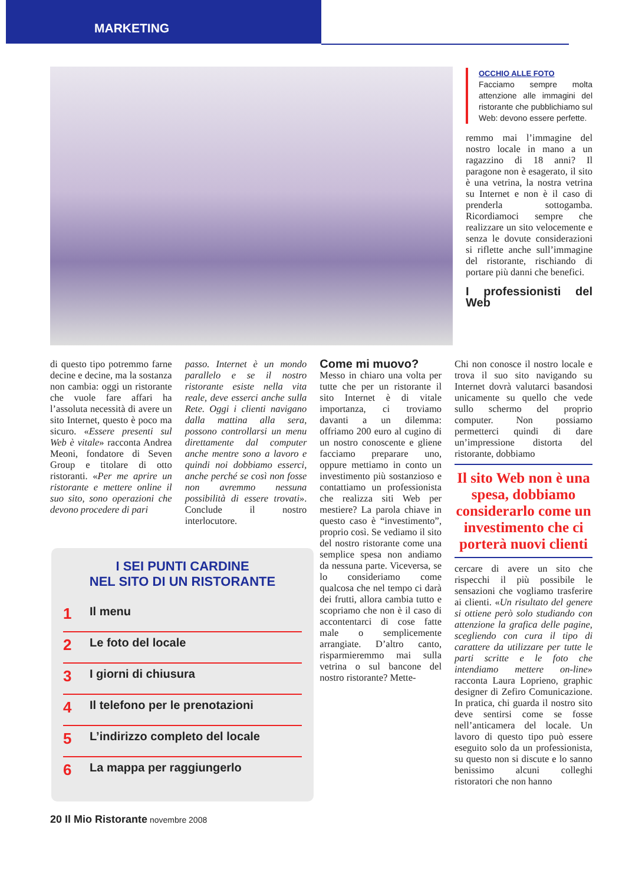MARKETING
OCCHIO ALLE FOTO
Facciamo sempre molta attenzione alle immagini del ristorante che pubblichiamo sul Web: devono essere perfette.
remmo mai l’immagine del nostro locale in mano a un ragazzino di 18 anni? Il paragone non è esagerato, il sito è una vetrina, la nostra vetrina su Internet e non è il caso di prenderla sottogamba. Ricordiamoci sempre che realizzare un sito velocemente e senza le dovute considerazioni si riflette anche sull’immagine del ristorante, rischiando di portare più danni che benefici.
I professionisti del Web
di questo tipo potremmo farne decine e decine, ma la sostanza non cambia: oggi un ristorante che vuole fare affari ha l’assoluta necessità di avere un sito Internet, questo è poco ma sicuro. «Essere presenti sul Web è vitale» racconta Andrea Meoni, fondatore di Seven Group e titolare di otto ristoranti. «Per me aprire un ristorante e mettere online il suo sito, sono operazioni che devono procedere di pari
passo. Internet è un mondo parallelo e se il nostro ristorante esiste nella vita reale, deve esserci anche sulla Rete. Oggi i clienti navigano dalla mattina alla sera, possono controllarsi un menu direttamente dal computer anche mentre sono a lavoro e quindi noi dobbiamo esserci, anche perché se così non fosse non avremmo nessuna possibilità di essere trovati». Conclude il nostro interlocutore.
Come mi muovo?
Messo in chiaro una volta per tutte che per un ristorante il sito Internet è di vitale importanza, ci troviamo davanti a un dilemma: offriamo 200 euro al cugino di un nostro conoscente e gliene facciamo preparare uno, oppure mettiamo in conto un investimento più sostanzioso e contattiamo un professionista che realizza siti Web per mestiere? La parola chiave in questo caso è “investimento”, proprio così. Se vediamo il sito del nostro ristorante come una semplice spesa non andiamo da nessuna parte. Viceversa, se lo consideriamo come qualcosa che nel tempo ci darà dei frutti, allora cambia tutto e scopriamo che non è il caso di accontentarci di cose fatte male o semplicemente arrangiate. D’altro canto, risparmieremmo mai sulla vetrina o sul bancone del nostro ristorante? Mette-
Chi non conosce il nostro locale e trova il suo sito navigando su Internet dovrà valutarci basandosi unicamente su quello che vede sullo schermo del proprio computer. Non possiamo permetterci quindi di dare un’impressione distorta del ristorante, dobbiamo
Il sito Web non è una spesa, dobbiamo considerarlo come un investimento che ci porterà nuovi clienti
cercare di avere un sito che rispecchi il più possibile le sensazioni che vogliamo trasferire ai clienti. «Un risultato del genere si ottiene però solo studiando con attenzione la grafica delle pagine, scegliendo con cura il tipo di carattere da utilizzare per tutte le parti scritte e le foto che intendiamo mettere on-line» racconta Laura Loprieno, graphic designer di Zefiro Comunicazione. In pratica, chi guarda il nostro sito deve sentirsi come se fosse nell’anticamera del locale. Un lavoro di questo tipo può essere eseguito solo da un professionista, su questo non si discute e lo sanno benissimo alcuni colleghi ristoratori che non hanno
I SEI PUNTI CARDINE
NEL SITO DI UN RISTORANTE
1 Il menu
2 Le foto del locale
3 I giorni di chiusura
4 Il telefono per le prenotazioni
5 L’indirizzo completo del locale
6 La mappa per raggiungerlo
20 Il Mio Ristorante novembre 2008